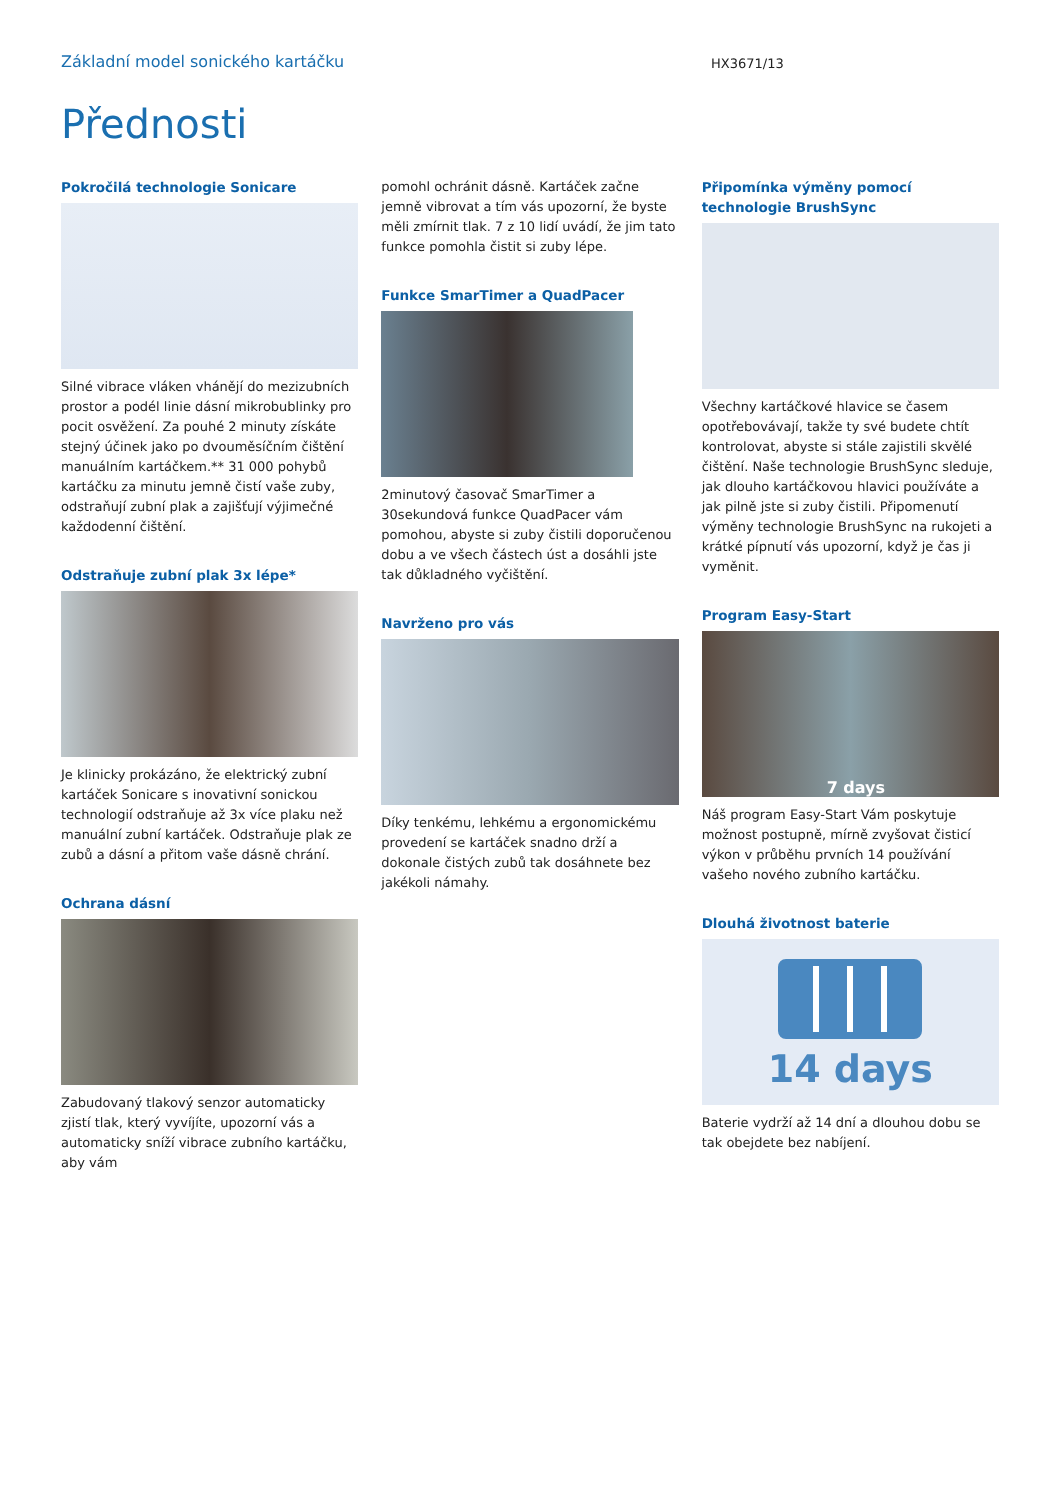Základní model sonického kartáčku
HX3671/13
Přednosti
Pokročilá technologie Sonicare
Silné vibrace vláken vhánějí do mezizubních prostor a podél linie dásní mikrobublinky pro pocit osvěžení. Za pouhé 2 minuty získáte stejný účinek jako po dvouměsíčním čištění manuálním kartáčkem.** 31 000 pohybů kartáčku za minutu jemně čistí vaše zuby, odstraňují zubní plak a zajišťují výjimečné každodenní čištění.
Odstraňuje zubní plak 3x lépe*
Je klinicky prokázáno, že elektrický zubní kartáček Sonicare s inovativní sonickou technologií odstraňuje až 3x více plaku než manuální zubní kartáček. Odstraňuje plak ze zubů a dásní a přitom vaše dásně chrání.
Ochrana dásní
Zabudovaný tlakový senzor automaticky zjistí tlak, který vyvíjíte, upozorní vás a automaticky sníží vibrace zubního kartáčku, aby vám
pomohl ochránit dásně. Kartáček začne jemně vibrovat a tím vás upozorní, že byste měli zmírnit tlak. 7 z 10 lidí uvádí, že jim tato funkce pomohla čistit si zuby lépe.
Funkce SmarTimer a QuadPacer
2minutový časovač SmarTimer a 30sekundová funkce QuadPacer vám pomohou, abyste si zuby čistili doporučenou dobu a ve všech částech úst a dosáhli jste tak důkladného vyčištění.
Navrženo pro vás
Díky tenkému, lehkému a ergonomickému provedení se kartáček snadno drží a dokonale čistých zubů tak dosáhnete bez jakékoli námahy.
Připomínka výměny pomocí technologie BrushSync
Všechny kartáčkové hlavice se časem opotřebovávají, takže ty své budete chtít kontrolovat, abyste si stále zajistili skvělé čištění. Naše technologie BrushSync sleduje, jak dlouho kartáčkovou hlavici používáte a jak pilně jste si zuby čistili. Připomenutí výměny technologie BrushSync na rukojeti a krátké pípnutí vás upozorní, když je čas ji vyměnit.
Program Easy-Start
7 days
Náš program Easy-Start Vám poskytuje možnost postupně, mírně zvyšovat čisticí výkon v průběhu prvních 14 používání vašeho nového zubního kartáčku.
Dlouhá životnost baterie
14 days
Baterie vydrží až 14 dní a dlouhou dobu se tak obejdete bez nabíjení.